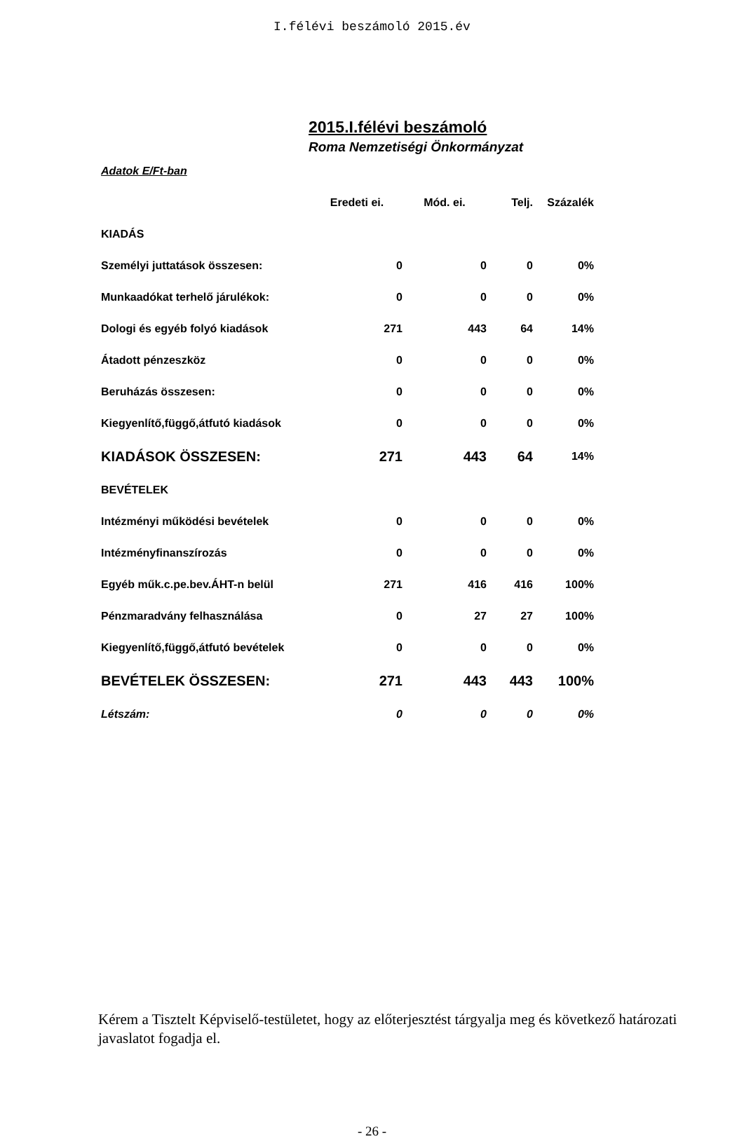I.félévi beszámoló 2015.év
2015.I.félévi beszámoló
Roma Nemzetiségi Önkormányzat
| Adatok E/Ft-ban | | | | |
| | Eredeti ei. | Mód. ei. | Telj. | Százalék |
| KIADÁS | | | | |
| Személyi juttatások összesen: | 0 | 0 | 0 | 0% |
| Munkaadókat terhelő járulékok: | 0 | 0 | 0 | 0% |
| Dologi és egyéb folyó kiadások | 271 | 443 | 64 | 14% |
| Átadott pénzeszköz | 0 | 0 | 0 | 0% |
| Beruházás összesen: | 0 | 0 | 0 | 0% |
| Kiegyenlítő,függő,átfutó kiadások | 0 | 0 | 0 | 0% |
| KIADÁSOK ÖSSZESEN: | 271 | 443 | 64 | 14% |
| BEVÉTELEK | | | | |
| Intézményi működési bevételek | 0 | 0 | 0 | 0% |
| Intézményfinanszírozás | 0 | 0 | 0 | 0% |
| Egyéb műk.c.pe.bev.ÁHT-n belül | 271 | 416 | 416 | 100% |
| Pénzmaradvány felhasználása | 0 | 27 | 27 | 100% |
| Kiegyenlítő,függő,átfutó bevételek | 0 | 0 | 0 | 0% |
| BEVÉTELEK ÖSSZESEN: | 271 | 443 | 443 | 100% |
| Létszám: | 0 | 0 | 0 | 0% |
Kérem a Tisztelt Képviselő-testületet, hogy az előterjesztést tárgyalja meg és következő határozati javaslatot fogadja el.
- 26 -